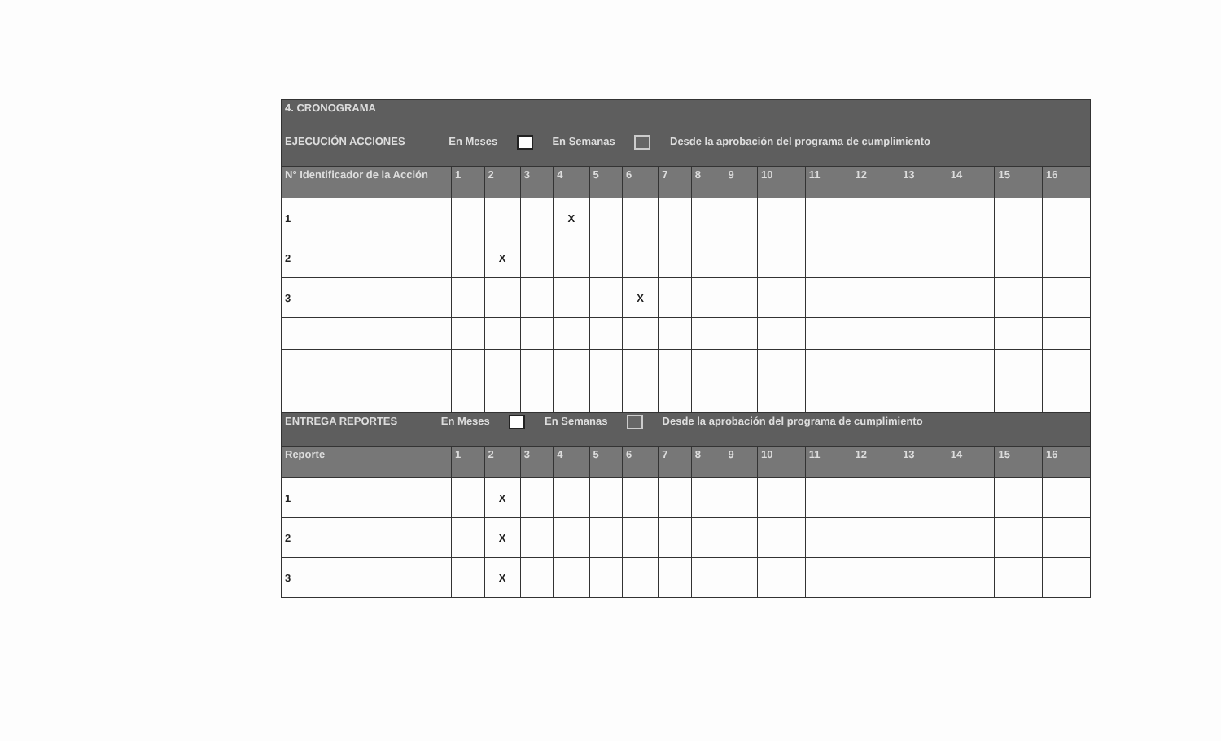| 4. CRONOGRAMA | | | | | | | | | | | | | | | | |
| EJECUCIÓN ACCIONES En Meses En Semanas Desde la aprobación del programa de cumplimiento | | | | | | | | | | | | | | | | |
| N° Identificador de la Acción | 1 | 2 | 3 | 4 | 5 | 6 | 7 | 8 | 9 | 10 | 11 | 12 | 13 | 14 | 15 | 16 |
| 1 | | | | X | | | | | | | | | | | | |
| 2 | | X | | | | | | | | | | | | | | |
| 3 | | | | | | X | | | | | | | | | | |
| ENTREGA REPORTES En Meses En Semanas Desde la aprobación del programa de cumplimiento | | | | | | | | | | | | | | | | |
| Reporte | 1 | 2 | 3 | 4 | 5 | 6 | 7 | 8 | 9 | 10 | 11 | 12 | 13 | 14 | 15 | 16 |
| 1 | | X | | | | | | | | | | | | | | |
| 2 | | X | | | | | | | | | | | | | | |
| 3 | | X | | | | | | | | | | | | | | |